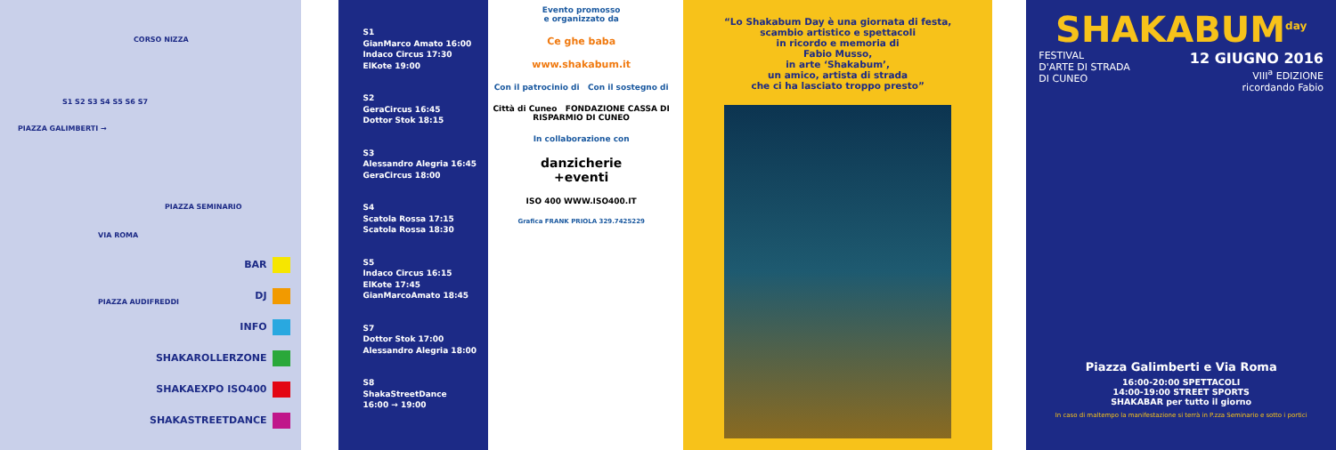CORSO NIZZA
PIAZZA GALIMBERTI →
PIAZZA SEMINARIO
VIA ROMA
PIAZZA AUDIFREDDI
S1 S2 S3 S4 S5 S6 S7
BAR
DJ
INFO
SHAKAROLLERZONE
SHAKAEXPO ISO400
SHAKASTREETDANCE
S1
GianMarco Amato 16:00
Indaco Circus 17:30
ElKote 19:00
S2
GeraCircus 16:45
Dottor Stok 18:15
S3
Alessandro Alegria 16:45
GeraCircus 18:00
S4
Scatola Rossa 17:15
Scatola Rossa 18:30
S5
Indaco Circus 16:15
ElKote 17:45
GianMarcoAmato 18:45
S7
Dottor Stok 17:00
Alessandro Alegria 18:00
S8
ShakaStreetDance
16:00 → 19:00
Evento promosso
e organizzato da
Ce ghe baba
www.shakabum.it
Con il patrocinio di Con il sostegno di
Città di Cuneo FONDAZIONE CASSA DI RISPARMIO DI CUNEO
In collaborazione con
danzicherie
+eventi
ISO 400 WWW.ISO400.IT
Grafica FRANK PRIOLA 329.7425229
“Lo Shakabum Day è una giornata di festa,
scambio artistico e spettacoli
in ricordo e memoria di
Fabio Musso,
in arte ‘Shakabum’,
un amico, artista di strada
che ci ha lasciato troppo presto”
SHAKABUM<sup>day</sup>
FESTIVAL
D'ARTE DI STRADA
DI CUNEO
12 GIUGNO 2016
VIII<sup>a</sup> EDIZIONE
ricordando Fabio
Piazza Galimberti e Via Roma
16:00-20:00 SPETTACOLI
14:00-19:00 STREET SPORTS
SHAKABAR per tutto il giorno
In caso di maltempo la manifestazione si terrà in P.zza Seminario e sotto i portici